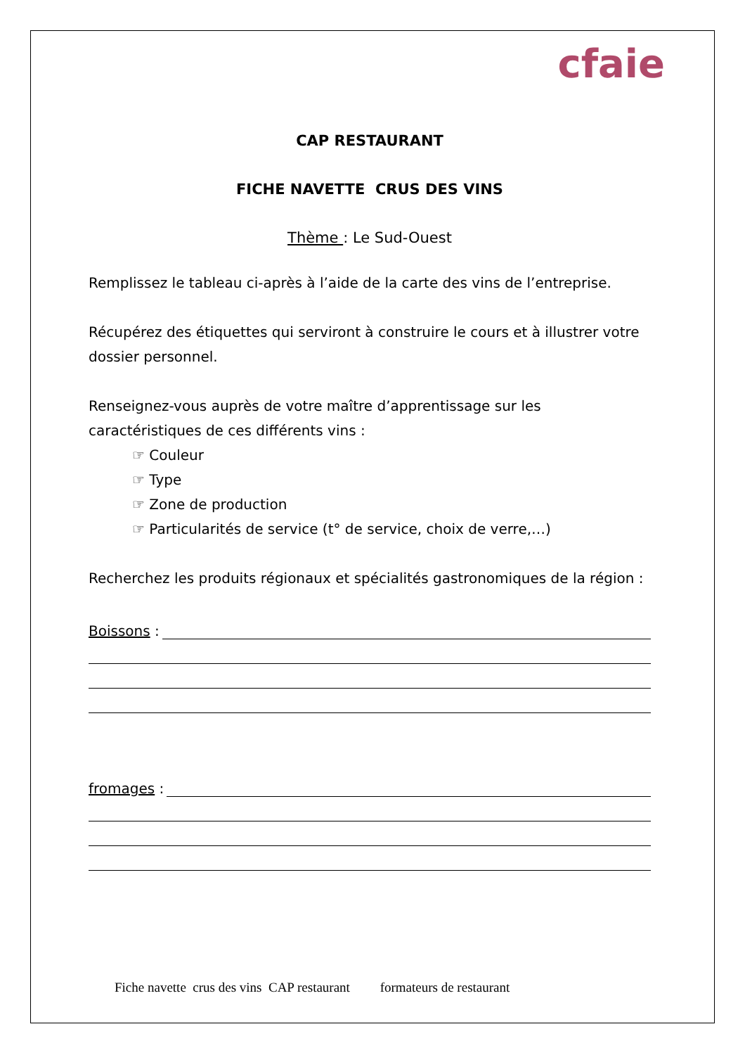cfaie
CAP RESTAURANT
FICHE NAVETTE CRUS DES VINS
Thème : Le Sud-Ouest
Remplissez le tableau ci-après à l’aide de la carte des vins de l’entreprise.
Récupérez des étiquettes qui serviront à construire le cours et à illustrer votre dossier personnel.
Renseignez-vous auprès de votre maître d’apprentissage sur les caractéristiques de ces différents vins :
☞ Couleur
☞ Type
☞ Zone de production
☞ Particularités de service (t° de service, choix de verre,…)
Recherchez les produits régionaux et spécialités gastronomiques de la région :
Boissons :
fromages :
Fiche navette crus des vins CAP restaurant formateurs de restaurant